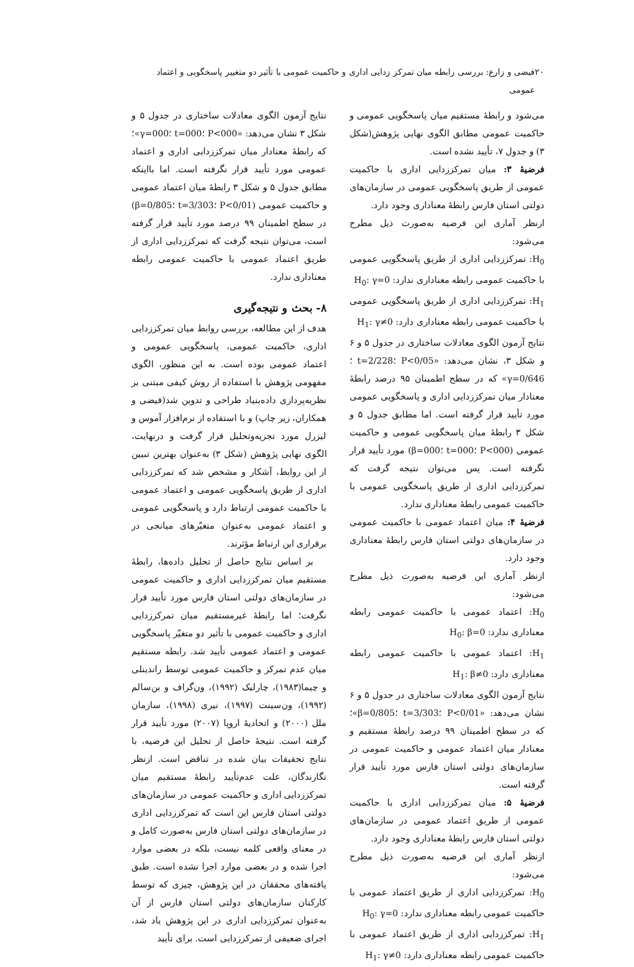۲۰ فیضی و زارع: بررسی رابطه میان تمرکز زدایی اداری و حاکمیت عمومی با تأثیر دو متغییر پاسخگویی و اعتماد عمومی
می‌شود و رابطهٔ مستقیم میان پاسخگویی عمومی و حاکمیت عمومی مطابق الگوی نهایی پژوهش(شکل ۳) و جدول ۷، تأیید نشده است.
فرضیهٔ ۳: میان تمرکززدایی اداری با حاکمیت عمومی از طریق پاسخگویی عمومی در سازمان‌های دولتی استان فارس رابطهٔ معناداری وجود دارد.
ازنظر آماری این فرضیه به‌صورت ذیل مطرح می‌شود:
H<sub>0</sub>: تمرکززدایی اداری از طریق پاسخگویی عمومی با حاکمیت عمومی رابطه معناداری ندارد: H<sub>0</sub>: γ=0
H<sub>1</sub>: تمرکززدایی اداری از طریق پاسخگویی عمومی با حاکمیت عمومی رابطه معناداری دارد: H<sub>1</sub>: γ≠0
نتایج آزمون الگوی معادلات ساختاری در جدول ۵ و ۶ و شکل ۳، نشان می‌دهد: «P<0/05 ؛t=2/228 ؛γ=0/646» که در سطح اطمینان ۹۵ درصد رابطهٔ معنادار میان تمرکززدایی اداری و پاسخگویی عمومی مورد تأیید قرار گرفته است. اما مطابق جدول ۵ و شکل ۳ رابطهٔ میان پاسخگویی عمومی و حاکمیت عمومی (P<000 ؛t=000 ؛β=000) مورد تأیید قرار نگرفته است. پس می‌توان نتیجه گرفت که تمرکززدایی اداری از طریق پاسخگویی عمومی با حاکمیت عمومی رابطهٔ معناداری ندارد.
فرضیهٔ ۴: میان اعتماد عمومی با حاکمیت عمومی در سازمان‌های دولتی استان فارس رابطهٔ معناداری وجود دارد.
ازنظر آماری این فرضیه به‌صورت ذیل مطرح می‌شود:
H<sub>0</sub>: اعتماد عمومی با حاکمیت عمومی رابطه معناداری ندارد: H<sub>0</sub>: β=0
H<sub>1</sub>: اعتماد عمومی با حاکمیت عمومی رابطه معناداری دارد: H<sub>1</sub>: β≠0
نتایج آزمون الگوی معادلات ساختاری در جدول ۵ و ۶ نشان می‌دهد: «P<0/01 ؛t=3/303 ؛β=0/805»؛ که در سطح اطمینان ۹۹ درصد رابطهٔ مستقیم و معنادار میان اعتماد عمومی و حاکمیت عمومی در سازمان‌های دولتی استان فارس مورد تأیید قرار گرفته است.
فرضیهٔ ۵: میان تمرکززدایی اداری با حاکمیت عمومی از طریق اعتماد عمومی در سازمان‌های دولتی استان فارس رابطهٔ معناداری وجود دارد.
ازنظر آماری این فرضیه به‌صورت ذیل مطرح می‌شود:
H<sub>0</sub>: تمرکززدایی اداری از طریق اعتماد عمومی با حاکمیت عمومی رابطه معناداری ندارد: H<sub>0</sub>: γ=0
H<sub>1</sub>: تمرکززدایی اداری از طریق اعتماد عمومی با حاکمیت عمومی رابطه معناداری دارد: H<sub>1</sub>: γ≠0
نتایج آزمون الگوی معادلات ساختاری در جدول ۵ و شکل ۳ نشان می‌دهد: «P<000 ؛t=000 ؛γ=000»؛ که رابطهٔ معنادار میان تمرکززدایی اداری و اعتماد عمومی مورد تأیید قرار نگرفته است. اما بااینکه مطابق جدول ۵ و شکل ۳ رابطهٔ میان اعتماد عمومی و حاکمیت عمومی (P<0/01 ؛t=3/303 ؛β=0/805) در سطح اطمینان ۹۹ درصد مورد تأیید قرار گرفته است، می‌توان نتیجه گرفت که تمرکززدایی اداری از طریق اعتماد عمومی با حاکمیت عمومی رابطه معناداری ندارد.
۸- بحث و نتیجه‌گیری
هدف از این مطالعه، بررسی روابط میان تمرکززدایی اداری، حاکمیت عمومی، پاسخگویی عمومی و اعتماد عمومی بوده است. به این منظور، الگوی مفهومی پژوهش با استفاده از روش کیفی مبتنی بر نظریه‌پردازی داده‌بنیاد طراحی و تدوین شد(فیضی و همکاران، زیر چاپ) و با استفاده از نرم‌افزار آموس و لیزرل مورد تجزیه‌وتحلیل قرار گرفت و درنهایت، الگوی نهایی پژوهش (شکل ۳) به‌عنوان بهترین تبیین از این روابط، آشکار و مشخص شد که تمرکززدایی اداری از طریق پاسخگویی عمومی و اعتماد عمومی با حاکمیت عمومی ارتباط دارد و پاسخگویی عمومی و اعتماد عمومی به‌عنوان متغیّرهای میانجی در برقراری این ارتباط مؤثرند.
بر اساس نتایج حاصل از تحلیل داده‌ها، رابطهٔ مستقیم میان تمرکززدایی اداری و حاکمیت عمومی در سازمان‌های دولتی استان فارس مورد تأیید قرار نگرفت؛ اما رابطهٔ غیرمستقیم میان تمرکززدایی اداری و حاکمیت عمومی با تأثیر دو متغیّر پاسخگویی عمومی و اعتماد عمومی تأیید شد. رابطه مستقیم میان عدم تمرکز و حاکمیت عمومی توسط راندینلی و چیما(۱۹۸۳)، چارلیک (۱۹۹۲)، ون‌گراف و بن‌سالم (۱۹۹۲)، ون‌سینت (۱۹۹۷)، نیری (۱۹۹۸)، سازمان ملل (۲۰۰۰) و اتحادیهٔ اروپا (۲۰۰۷) مورد تأیید قرار گرفته است. نتیجهٔ حاصل از تحلیل این فرضیه، با نتایج تحقیقات بیان شده در تناقض است. ازنظر نگارندگان، علت عدم‌تأیید رابطهٔ مستقیم میان تمرکززدایی اداری و حاکمیت عمومی در سازمان‌های دولتی استان فارس این است که تمرکززدایی اداری در سازمان‌های دولتی استان فارس به‌صورت کامل و در معنای واقعی کلمه نیست، بلکه در بعضی موارد اجرا شده و در بعضی موارد اجرا نشده است. طبق یافته‌های محققان در این پژوهش، چیزی که توسط کارکنان سازمان‌های دولتی استان فارس از آن به‌عنوان تمرکززدایی اداری در این پژوهش یاد شد، اجرای ضعیفی از تمرکززدایی است. برای تأیید